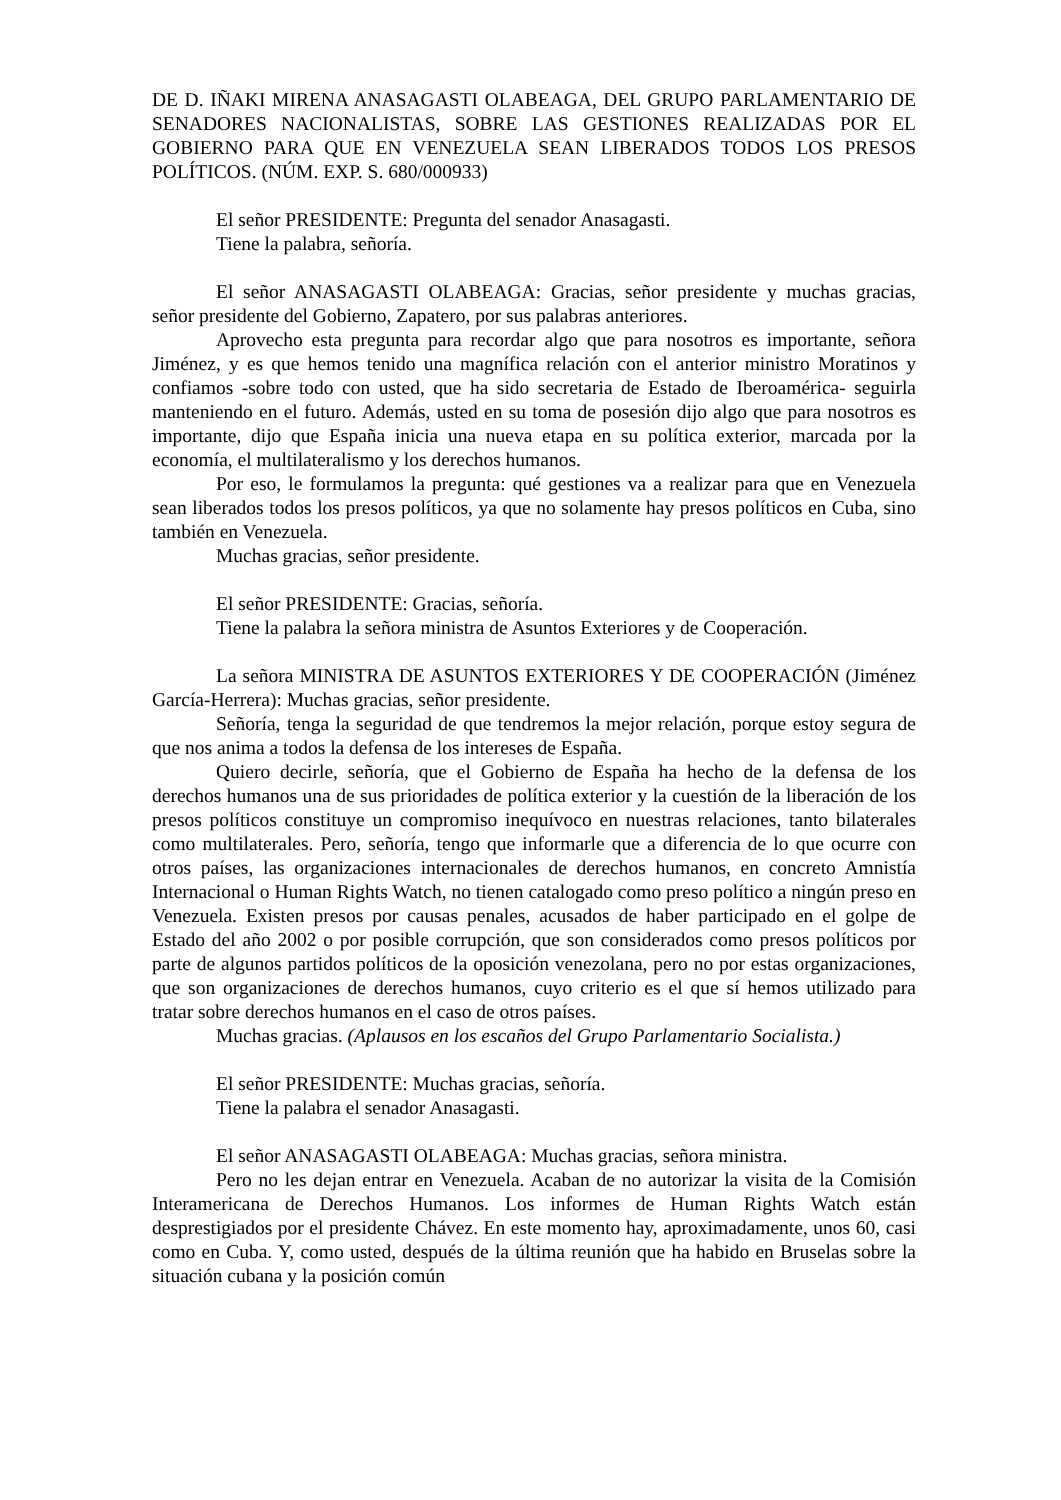DE D. IÑAKI MIRENA ANASAGASTI OLABEAGA, DEL GRUPO PARLAMENTARIO DE SENADORES NACIONALISTAS, SOBRE LAS GESTIONES REALIZADAS POR EL GOBIERNO PARA QUE EN VENEZUELA SEAN LIBERADOS TODOS LOS PRESOS POLÍTICOS. (NÚM. EXP. S. 680/000933)
El señor PRESIDENTE: Pregunta del senador Anasagasti.
Tiene la palabra, señoría.
El señor ANASAGASTI OLABEAGA: Gracias, señor presidente y muchas gracias, señor presidente del Gobierno, Zapatero, por sus palabras anteriores.
Aprovecho esta pregunta para recordar algo que para nosotros es importante, señora Jiménez, y es que hemos tenido una magnífica relación con el anterior ministro Moratinos y confiamos -sobre todo con usted, que ha sido secretaria de Estado de Iberoamérica- seguirla manteniendo en el futuro. Además, usted en su toma de posesión dijo algo que para nosotros es importante, dijo que España inicia una nueva etapa en su política exterior, marcada por la economía, el multilateralismo y los derechos humanos.
Por eso, le formulamos la pregunta: qué gestiones va a realizar para que en Venezuela sean liberados todos los presos políticos, ya que no solamente hay presos políticos en Cuba, sino también en Venezuela.
Muchas gracias, señor presidente.
El señor PRESIDENTE: Gracias, señoría.
Tiene la palabra la señora ministra de Asuntos Exteriores y de Cooperación.
La señora MINISTRA DE ASUNTOS EXTERIORES Y DE COOPERACIÓN (Jiménez García-Herrera): Muchas gracias, señor presidente.
Señoría, tenga la seguridad de que tendremos la mejor relación, porque estoy segura de que nos anima a todos la defensa de los intereses de España.
Quiero decirle, señoría, que el Gobierno de España ha hecho de la defensa de los derechos humanos una de sus prioridades de política exterior y la cuestión de la liberación de los presos políticos constituye un compromiso inequívoco en nuestras relaciones, tanto bilaterales como multilaterales. Pero, señoría, tengo que informarle que a diferencia de lo que ocurre con otros países, las organizaciones internacionales de derechos humanos, en concreto Amnistía Internacional o Human Rights Watch, no tienen catalogado como preso político a ningún preso en Venezuela. Existen presos por causas penales, acusados de haber participado en el golpe de Estado del año 2002 o por posible corrupción, que son considerados como presos políticos por parte de algunos partidos políticos de la oposición venezolana, pero no por estas organizaciones, que son organizaciones de derechos humanos, cuyo criterio es el que sí hemos utilizado para tratar sobre derechos humanos en el caso de otros países.
Muchas gracias. (Aplausos en los escaños del Grupo Parlamentario Socialista.)
El señor PRESIDENTE: Muchas gracias, señoría.
Tiene la palabra el senador Anasagasti.
El señor ANASAGASTI OLABEAGA: Muchas gracias, señora ministra.
Pero no les dejan entrar en Venezuela. Acaban de no autorizar la visita de la Comisión Interamericana de Derechos Humanos. Los informes de Human Rights Watch están desprestigiados por el presidente Chávez. En este momento hay, aproximadamente, unos 60, casi como en Cuba. Y, como usted, después de la última reunión que ha habido en Bruselas sobre la situación cubana y la posición común